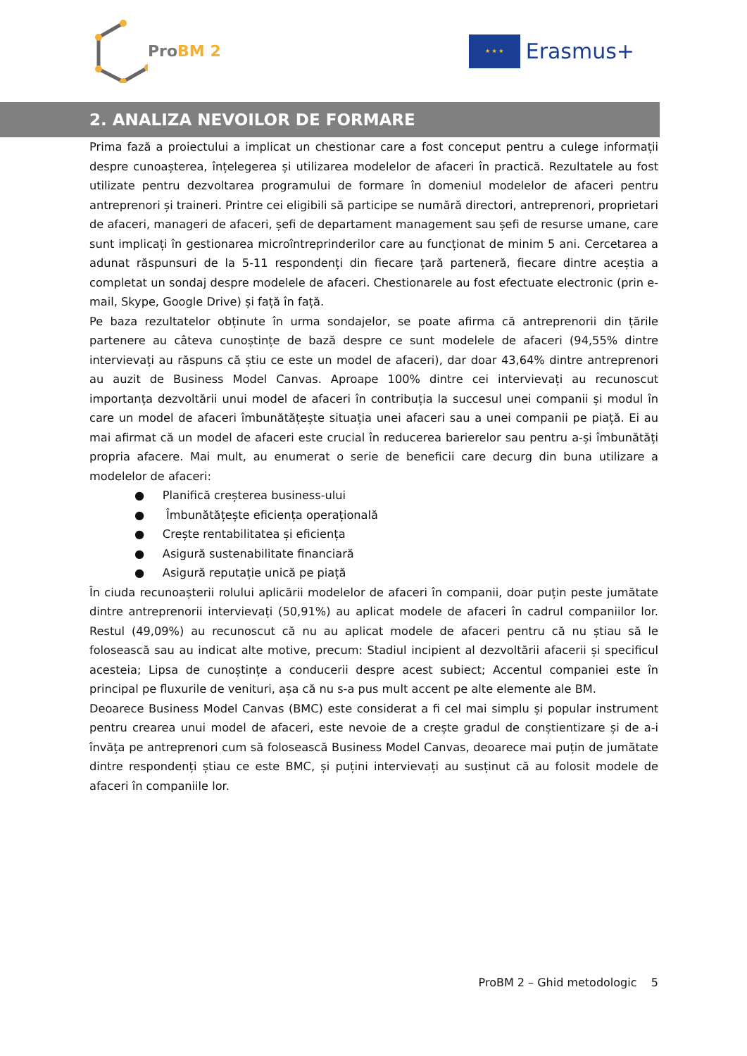Pro BM 2
★ ★ ★
Erasmus+
2. ANALIZA NEVOILOR DE FORMARE
Prima fază a proiectului a implicat un chestionar care a fost conceput pentru a culege informații despre cunoașterea, înțelegerea și utilizarea modelelor de afaceri în practică. Rezultatele au fost utilizate pentru dezvoltarea programului de formare în domeniul modelelor de afaceri pentru antreprenori și traineri. Printre cei eligibili să participe se numără directori, antreprenori, proprietari de afaceri, manageri de afaceri, șefi de departament management sau șefi de resurse umane, care sunt implicați în gestionarea microîntreprinderilor care au funcționat de minim 5 ani. Cercetarea a adunat răspunsuri de la 5-11 respondenți din fiecare țară parteneră, fiecare dintre aceștia a completat un sondaj despre modelele de afaceri. Chestionarele au fost efectuate electronic (prin e-mail, Skype, Google Drive) și față în față.
Pe baza rezultatelor obținute în urma sondajelor, se poate afirma că antreprenorii din țările partenere au câteva cunoștințe de bază despre ce sunt modelele de afaceri (94,55% dintre intervievați au răspuns că știu ce este un model de afaceri), dar doar 43,64% dintre antreprenori au auzit de Business Model Canvas. Aproape 100% dintre cei intervievați au recunoscut importanța dezvoltării unui model de afaceri în contribuția la succesul unei companii și modul în care un model de afaceri îmbunătățește situația unei afaceri sau a unei companii pe piață. Ei au mai afirmat că un model de afaceri este crucial în reducerea barierelor sau pentru a-și îmbunătăți propria afacere. Mai mult, au enumerat o serie de beneficii care decurg din buna utilizare a modelelor de afaceri:
● Planifică creșterea business-ului
● Îmbunătățește eficiența operațională
● Crește rentabilitatea și eficiența
● Asigură sustenabilitate financiară
● Asigură reputație unică pe piață
În ciuda recunoașterii rolului aplicării modelelor de afaceri în companii, doar puțin peste jumătate dintre antreprenorii intervievați (50,91%) au aplicat modele de afaceri în cadrul companiilor lor. Restul (49,09%) au recunoscut că nu au aplicat modele de afaceri pentru că nu știau să le folosească sau au indicat alte motive, precum: Stadiul incipient al dezvoltării afacerii și specificul acesteia; Lipsa de cunoștințe a conducerii despre acest subiect; Accentul companiei este în principal pe fluxurile de venituri, așa că nu s-a pus mult accent pe alte elemente ale BM.
Deoarece Business Model Canvas (BMC) este considerat a fi cel mai simplu și popular instrument pentru crearea unui model de afaceri, este nevoie de a crește gradul de conștientizare și de a-i învăța pe antreprenori cum să folosească Business Model Canvas, deoarece mai puțin de jumătate dintre respondenți știau ce este BMC, și puțini intervievați au susținut că au folosit modele de afaceri în companiile lor.
ProBM 2 – Ghid metodologic 5